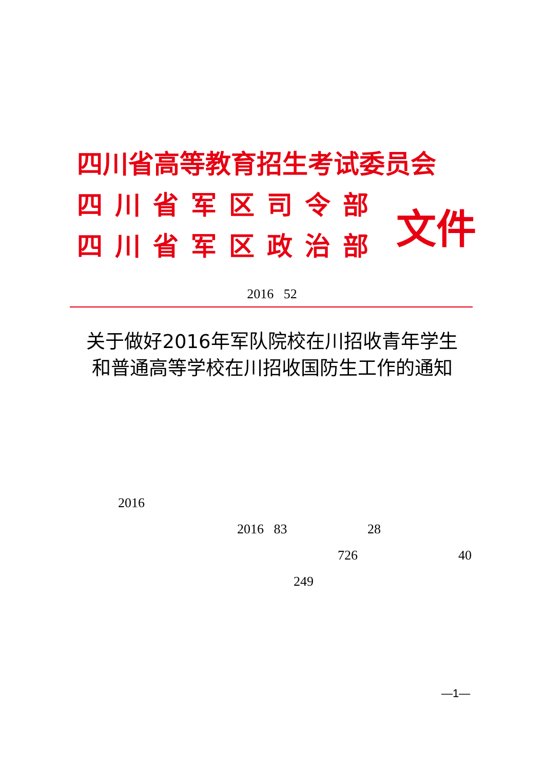四川省高等教育招生考试委员会
四川省军区司令部
四川省军区政治部
文件
2016 52
关于做好2016年军队院校在川招收青年学生
和普通高等学校在川招收国防生工作的通知
2016
2016 83 28
726 40
249
—1—